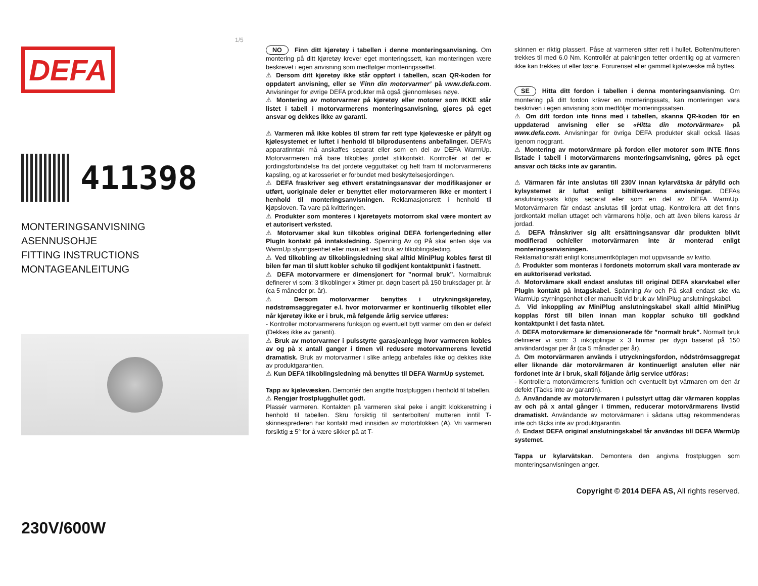1/5
DEFA
411398
MONTERINGSANVISNING
ASENNUSOHJE
FITTING INSTRUCTIONS
MONTAGEANLEITUNG
230V/600W
NO Finn ditt kjøretøy i tabellen i denne monteringsanvisning. Om montering på ditt kjøretøy krever eget monteringssett, kan monteringen være beskrevet i egen anvisning som medfølger monteringssettet.
⚠ Dersom ditt kjøretøy ikke står oppført i tabellen, scan QR-koden for oppdatert anvisning, eller se ‘Finn din motorvarmer’ på www.defa.com. Anvisninger for øvrige DEFA produkter må også gjennomleses nøye.
⚠ Montering av motorvarmer på kjøretøy eller motorer som IKKE står listet i tabell i motorvarmerens monteringsanvisning, gjøres på eget ansvar og dekkes ikke av garanti.
⚠ Varmeren må ikke kobles til strøm før rett type kjølevæske er påfylt og kjølesystemet er luftet i henhold til bilprodusentens anbefalinger. DEFA’s apparatinntak må anskaffes separat eller som en del av DEFA WarmUp. Motorvarmeren må bare tilkobles jordet stikkontakt. Kontrollér at det er jordingsforbindelse fra det jordete vegguttaket og helt fram til motorvarmerens kapsling, og at karosseriet er forbundet med beskyttelsesjordingen.
⚠ DEFA fraskriver seg ethvert erstatningsansvar der modifikasjoner er utført, uoriginale deler er benyttet eller motorvarmeren ikke er montert i henhold til monteringsanvisningen. Reklamasjonsrett i henhold til kjøpsloven. Ta vare på kvitteringen.
⚠ Produkter som monteres i kjøretøyets motorrom skal være montert av et autorisert verksted.
⚠ Motorvamer skal kun tilkobles original DEFA forlengerledning eller PlugIn kontakt på inntaksledning. Spenning Av og På skal enten skje via WarmUp styringsenhet eller manuelt ved bruk av tilkoblingsleding.
⚠ Ved tilkobling av tilkoblingsledning skal alltid MiniPlug kobles først til bilen før man til slutt kobler schuko til godkjent kontaktpunkt i fastnett.
⚠ DEFA motorvarmere er dimensjonert for ”normal bruk”. Normalbruk definerer vi som: 3 tilkoblinger x 3timer pr. døgn basert på 150 bruksdager pr. år (ca 5 måneder pr. år).
⚠ Dersom motorvarmer benyttes i utrykningskjøretøy, nødstrømsaggregater e.l. hvor motorvarmer er kontinuerlig tilkoblet eller når kjøretøy ikke er i bruk, må følgende årlig service utføres:
- Kontroller motorvarmerens funksjon og eventuelt bytt varmer om den er defekt (Dekkes ikke av garanti).
⚠ Bruk av motorvarmer i pulsstyrte garasjeanlegg hvor varmeren kobles av og på x antall ganger i timen vil redusere motorvarmerens levetid dramatisk. Bruk av motorvarmer i slike anlegg anbefales ikke og dekkes ikke av produktgarantien.
⚠ Kun DEFA tilkoblingsledning må benyttes til DEFA WarmUp systemet.
Tapp av kjølevæsken. Demontér den angitte frostpluggen i henhold til tabellen.
⚠ Rengjør frostplugghullet godt.
Plassér varmeren. Kontakten på varmeren skal peke i angitt klokkeretning i henhold til tabellen. Skru forsiktig til senterbolten/ mutteren inntil T-skinnesprederen har kontakt med innsiden av motorblokken (A). Vri varmeren forsiktig ± 5° for å være sikker på at T-
skinnen er riktig plassert. Påse at varmeren sitter rett i hullet. Bolten/mutteren trekkes til med 6.0 Nm. Kontrollér at pakningen tetter ordentlig og at varmeren ikke kan trekkes ut eller løsne. Forurenset eller gammel kjølevæske må byttes.
SE Hitta ditt fordon i tabellen i denna monteringsanvisning. Om montering på ditt fordon kräver en monteringssats, kan monteringen vara beskriven i egen anvisning som medföljer monteringssatsen.
⚠ Om ditt fordon inte finns med i tabellen, skanna QR-koden för en uppdaterad anvisning eller se «Hitta din motorvärmare» på www.defa.com. Anvisningar för övriga DEFA produkter skall också läsas igenom noggrant.
⚠ Montering av motorvärmare på fordon eller motorer som INTE finns listade i tabell i motorvärmarens monteringsanvisning, göres på eget ansvar och täcks inte av garantin.
⚠ Värmaren får inte anslutas till 230V innan kylarvätska är påfylld och kylsystemet är luftat enligt biltillverkarens anvisningar. DEFAs anslutningssats köps separat eller som en del av DEFA WarmUp. Motorvärmaren får endast anslutas till jordat uttag. Kontrollera att det finns jordkontakt mellan uttaget och värmarens hölje, och att även bilens kaross är jordad.
⚠ DEFA frånskriver sig allt ersättningsansvar där produkten blivit modifierad och/eller motorvärmaren inte är monterad enligt monteringsanvisningen.
Reklamationsrätt enligt konsumentköplagen mot uppvisande av kvitto.
⚠ Produkter som monteras i fordonets motorrum skall vara monterade av en auktoriserad verkstad.
⚠ Motorvämare skall endast anslutas till original DEFA skarvkabel eller PlugIn kontakt på intagskabel. Spänning Av och På skall endast ske via WarmUp styrningsenhet eller manuellt vid bruk av MiniPlug anslutningskabel.
⚠ Vid inkoppling av MiniPlug anslutningskabel skall alltid MiniPlug kopplas först till bilen innan man kopplar schuko till godkänd kontaktpunkt i det fasta nätet.
⚠ DEFA motorvärmare är dimensionerade för ”normalt bruk”. Normalt bruk definierer vi som: 3 inkopplingar x 3 timmar per dygn baserat på 150 användardagar per år (ca 5 månader per år).
⚠ Om motorvärmaren används i utrycknings­fordon, nödströmsaggregat eller liknande där motorvärmaren är kontinuerligt ansluten eller när fordonet inte är i bruk, skall följande årlig service utföras:
- Kontrollera motorvärmerens funktion och eventuellt byt värmaren om den är defekt (Täcks inte av garantin).
⚠ Användande av motorvärmaren i pulsstyrt uttag där värmaren kopplas av och på x antal gånger i timmen, reducerar motorvärmarens livstid dramatiskt. Användande av motorvärmaren i sådana uttag rekommenderas inte och täcks inte av produktgarantin.
⚠ Endast DEFA original anslutningskabel får användas till DEFA WarmUp systemet.
Tappa ur kylarvätskan. Demontera den angivna frostpluggen som monteringsanvisningen anger.
Copyright © 2014 DEFA AS, All rights reserved.